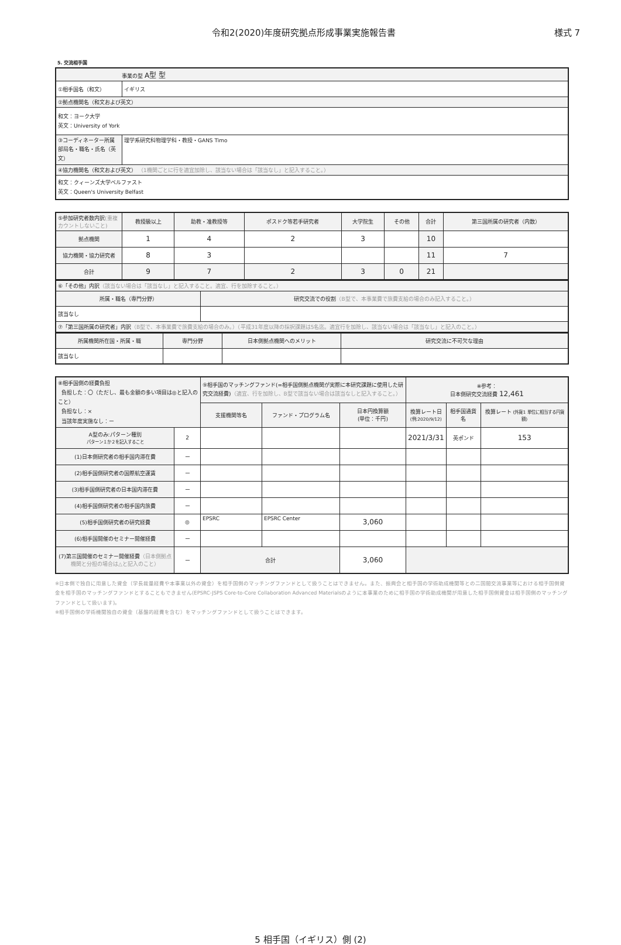令和2(2020)年度研究拠点形成事業実施報告書 様式 7
5. 交流相手国
| 事業の型 A型 型 | |
| ①相手国名（和文） | イギリス |
| ②拠点機関名（和文および英文） | |
| 和文：ヨーク大学 英文：University of York | |
| ③コーディネーター所属部局名・職名・氏名（英文） | 理学系研究科物理学科・教授・GANS Timo |
| ④協力機関名（和文および英文） （1機関ごとに行を適宜加除し、該当ない場合は「該当なし」と記入すること。） | |
| 和文：クィーンズ大学ベルファスト 英文：Queen's University Belfast | |
| ⑤参加研究者数内訳 (重複カウントしないこと) | 教授級以上 | 助教・准教授等 | ポスドク等若手研究者 | 大学院生 | その他 | 合計 | 第三国所属の研究者（内数） |
| 拠点機関 | 1 | 4 | 2 | 3 | | 10 | |
| 協力機関・協力研究者 | 8 | 3 | | | | 11 | 7 |
| 合計 | 9 | 7 | 2 | 3 | 0 | 21 | |
| ⑥「その他」内訳 （該当ない場合は「該当なし」と記入すること。適宜、行を加除すること。） | |
| 所属・職名（専門分野） | 研究交流での役割 （B型で、本事業費で旅費支給の場合のみ記入すること。） |
| 該当なし | |
| ⑦「第三国所属の研究者」内訳 （B型で、本事業費で旅費支給の場合のみ。）（平成31年度以降の採択課題は5名迄。適宜行を加除し、該当ない場合は「該当なし」と記入のこと。） | |
| 所属機関所在国・所属・職 | 専門分野 | 日本側拠点機関へのメリット | 研究交流に不可欠な理由 |
| 該当なし | | | |
| ⑧相手国側の経費負担 負担した：〇（ただし、最も金額の多い項目は◎と記入のこと） 負担なし：× 当該年度実施なし：ー | | ⑨相手国のマッチングファンド(=相手国側拠点機関が実際に本研究課題に使用した研究交流経費) （適宜、行を加除し、B型で該当ない場合は該当なしと記入すること。） | | | ※参考： 日本側研究交流経費 12,461 | | |
| | | 支援機関等名 | ファンド・プログラム名 | 日本円換算額 (単位：千円) | 換算レート日 (例:2020/9/12) | 相手国通貨名 | 換算レート (外貨1 単位に相当する円貨額) |
| A型のみ:パターン種別 パターン１か２を記入すること | 2 | | | | 2021/3/31 | 英ポンド | 153 |
| (1)日本側研究者の相手国内滞在費 | ー | | | | | | |
| (2)相手国側研究者の国際航空運賃 | ー | | | | | | |
| (3)相手国側研究者の日本国内滞在費 | ー | | | | | | |
| (4)相手国側研究者の相手国内旅費 | ー | | | | | | |
| (5)相手国側研究者の研究経費 | ◎ | EPSRC | EPSRC Center | 3,060 | | | |
| (6)相手国開催のセミナー開催経費 | ー | | | | | | |
| (7)第三国開催のセミナー開催経費 （日本側拠点機関と分担の場合は△と記入のこと） | ー | 合計 | | 3,060 | | | |
※日本側で独自に用意した資金（学長裁量経費や本事業以外の資金）を相手国側のマッチングファンドとして扱うことはできません。また、振興会と相手国の学術助成機関等との二国間交流事業等における相手国側資金を相手国のマッチングファンドとすることもできません(EPSRC-JSPS Core-to-Core Collaboration Advanced Materialsのように本事業のために相手国の学術助成機関が用意した相手国側資金は相手国側のマッチングファンドとして扱います)。
※相手国側の学術機関独自の資金（基盤的経費を含む）をマッチングファンドとして扱うことはできます。
5 相手国（イギリス）側 (2)